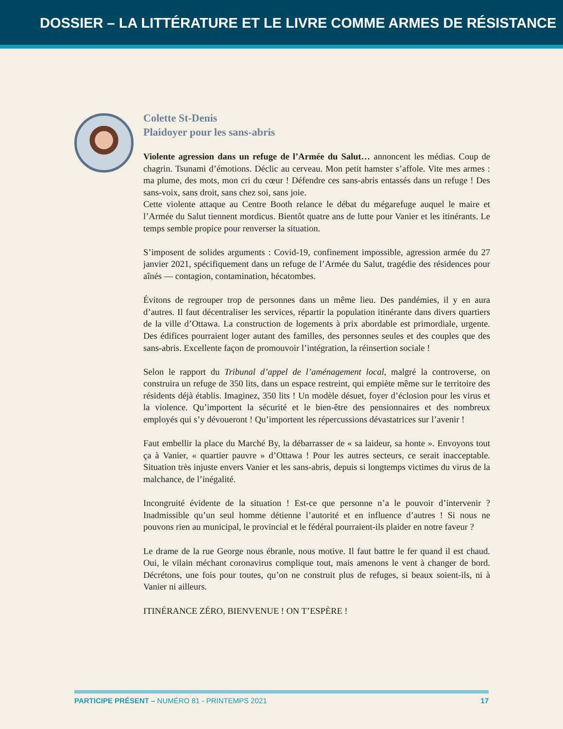DOSSIER – LA LITTÉRATURE ET LE LIVRE COMME ARMES DE RÉSISTANCE
Colette St-Denis
Plaidoyer pour les sans-abris
Violente agression dans un refuge de l’Armée du Salut… annoncent les médias. Coup de chagrin. Tsunami d’émotions. Déclic au cerveau. Mon petit hamster s’affole. Vite mes armes : ma plume, des mots, mon cri du cœur ! Défendre ces sans-abris entassés dans un refuge ! Des sans-voix, sans droit, sans chez soi, sans joie.
Cette violente attaque au Centre Booth relance le débat du mégarefuge auquel le maire et l’Armée du Salut tiennent mordicus. Bientôt quatre ans de lutte pour Vanier et les itinérants. Le temps semble propice pour renverser la situation.
S’imposent de solides arguments : Covid-19, confinement impossible, agression armée du 27 janvier 2021, spécifiquement dans un refuge de l’Armée du Salut, tragédie des résidences pour aînés — contagion, contamination, hécatombes.
Évitons de regrouper trop de personnes dans un même lieu. Des pandémies, il y en aura d’autres. Il faut décentraliser les services, répartir la population itinérante dans divers quartiers de la ville d’Ottawa. La construction de logements à prix abordable est primordiale, urgente. Des édifices pourraient loger autant des familles, des personnes seules et des couples que des sans-abris. Excellente façon de promouvoir l’intégration, la réinsertion sociale !
Selon le rapport du Tribunal d’appel de l’aménagement local, malgré la controverse, on construira un refuge de 350 lits, dans un espace restreint, qui empiète même sur le territoire des résidents déjà établis. Imaginez, 350 lits ! Un modèle désuet, foyer d’éclosion pour les virus et la violence. Qu’importent la sécurité et le bien-être des pensionnaires et des nombreux employés qui s’y dévoueront ! Qu’importent les répercussions dévastatrices sur l’avenir !
Faut embellir la place du Marché By, la débarrasser de « sa laideur, sa honte ». Envoyons tout ça à Vanier, « quartier pauvre » d’Ottawa ! Pour les autres secteurs, ce serait inacceptable. Situation très injuste envers Vanier et les sans-abris, depuis si longtemps victimes du virus de la malchance, de l’inégalité.
Incongruité évidente de la situation ! Est-ce que personne n’a le pouvoir d’intervenir ? Inadmissible qu’un seul homme détienne l’autorité et en influence d’autres ! Si nous ne pouvons rien au municipal, le provincial et le fédéral pourraient-ils plaider en notre faveur ?
Le drame de la rue George nous ébranle, nous motive. Il faut battre le fer quand il est chaud. Oui, le vilain méchant coronavirus complique tout, mais amenons le vent à changer de bord. Décrétons, une fois pour toutes, qu’on ne construit plus de refuges, si beaux soient-ils, ni à Vanier ni ailleurs.
ITINÉRANCE ZÉRO, BIENVENUE ! ON T’ESPÈRE !
PARTICIPE PRÉSENT – NUMÉRO 81 - PRINTEMPS 2021 17